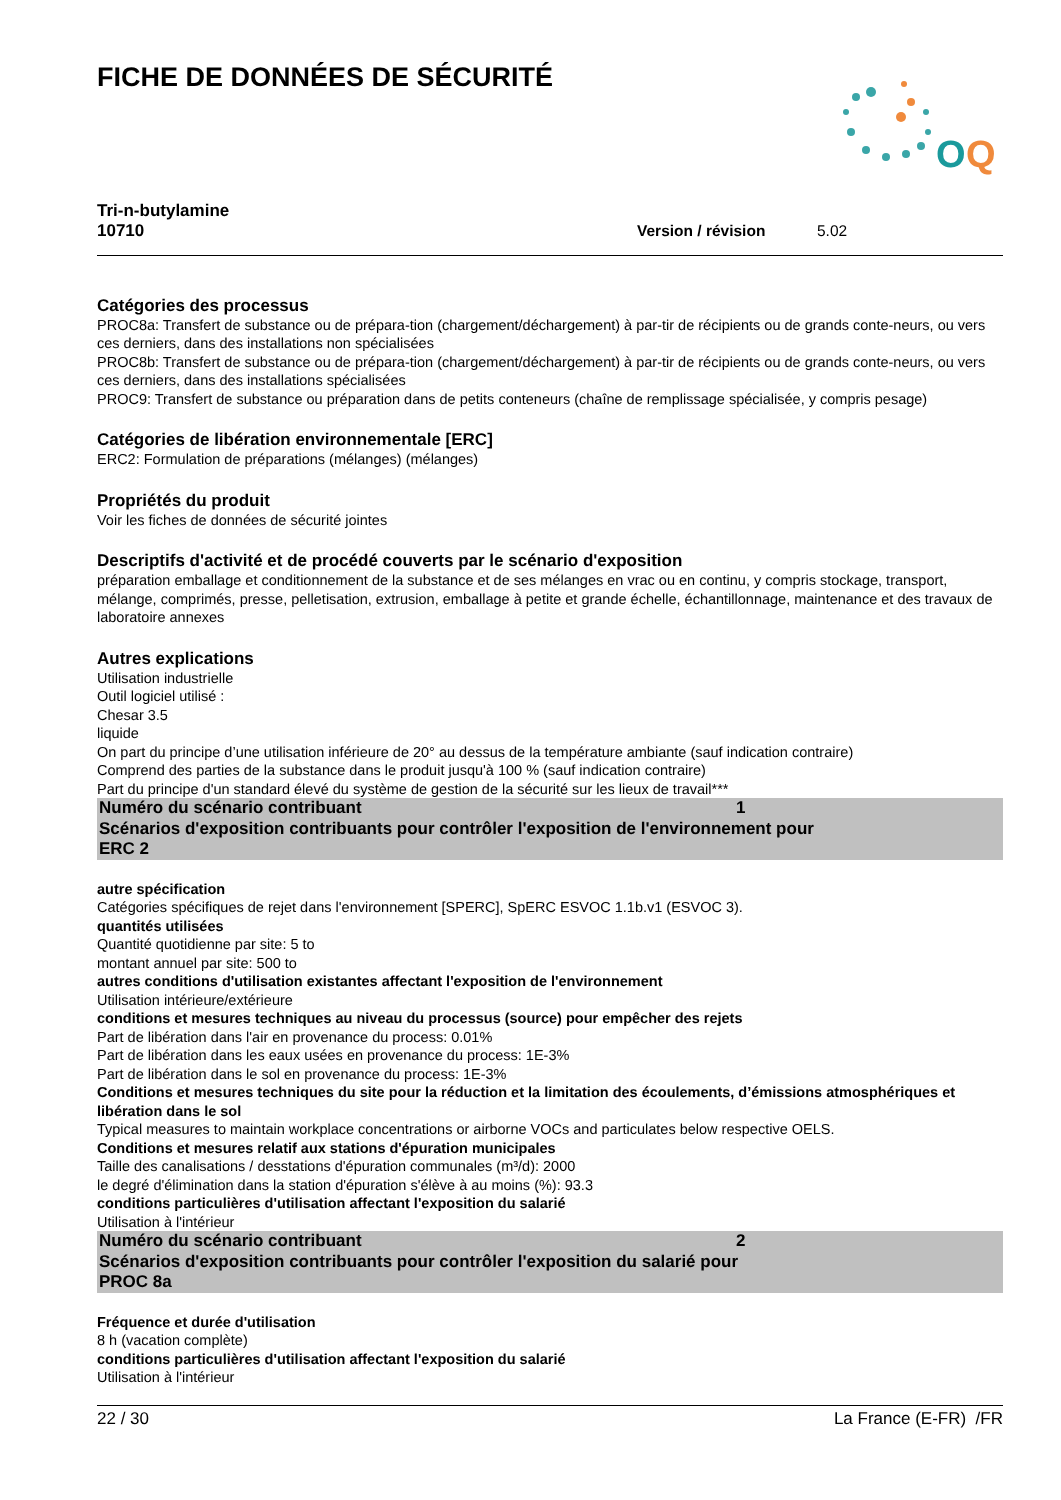O
Q
FICHE DE DONNÉES DE SÉCURITÉ
Tri-n-butylamine
10710
Version / révision 5.02
Catégories des processus
PROC8a: Transfert de substance ou de prépara-tion (chargement/déchargement) à par-tir de récipients ou de grands conte-neurs, ou vers ces derniers, dans des installations non spécialisées
PROC8b: Transfert de substance ou de prépara-tion (chargement/déchargement) à par-tir de récipients ou de grands conte-neurs, ou vers ces derniers, dans des installations spécialisées
PROC9: Transfert de substance ou préparation dans de petits conteneurs (chaîne de remplissage spécialisée, y compris pesage)
Catégories de libération environnementale [ERC]
ERC2: Formulation de préparations (mélanges) (mélanges)
Propriétés du produit
Voir les fiches de données de sécurité jointes
Descriptifs d'activité et de procédé couverts par le scénario d'exposition
préparation emballage et conditionnement de la substance et de ses mélanges en vrac ou en continu, y compris stockage, transport, mélange, comprimés, presse, pelletisation, extrusion, emballage à petite et grande échelle, échantillonnage, maintenance et des travaux de laboratoire annexes
Autres explications
Utilisation industrielle
Outil logiciel utilisé :
Chesar 3.5
liquide
On part du principe d’une utilisation inférieure de 20° au dessus de la température ambiante (sauf indication contraire)
Comprend des parties de la substance dans le produit jusqu'à 100 % (sauf indication contraire)
Part du principe d'un standard élevé du système de gestion de la sécurité sur les lieux de travail***
Numéro du scénario contribuant 1
Scénarios d'exposition contribuants pour contrôler l'exposition de l'environnement pour
ERC 2
autre spécification
Catégories spécifiques de rejet dans l'environnement [SPERC], SpERC ESVOC 1.1b.v1 (ESVOC 3).
quantités utilisées
Quantité quotidienne par site: 5 to
montant annuel par site: 500 to
autres conditions d'utilisation existantes affectant l'exposition de l'environnement
Utilisation intérieure/extérieure
conditions et mesures techniques au niveau du processus (source) pour empêcher des rejets
Part de libération dans l'air en provenance du process: 0.01%
Part de libération dans les eaux usées en provenance du process: 1E-3%
Part de libération dans le sol en provenance du process: 1E-3%
Conditions et mesures techniques du site pour la réduction et la limitation des écoulements, d’émissions atmosphériques et libération dans le sol
Typical measures to maintain workplace concentrations or airborne VOCs and particulates below respective OELS.
Conditions et mesures relatif aux stations d'épuration municipales
Taille des canalisations / desstations d'épuration communales (m³/d): 2000
le degré d'élimination dans la station d'épuration s'élève à au moins (%): 93.3
conditions particulières d'utilisation affectant l'exposition du salarié
Utilisation à l'intérieur
Numéro du scénario contribuant 2
Scénarios d'exposition contribuants pour contrôler l'exposition du salarié pour
PROC 8a
Fréquence et durée d'utilisation
8 h (vacation complète)
conditions particulières d'utilisation affectant l'exposition du salarié
Utilisation à l'intérieur
22 / 30 La France (E-FR) /FR